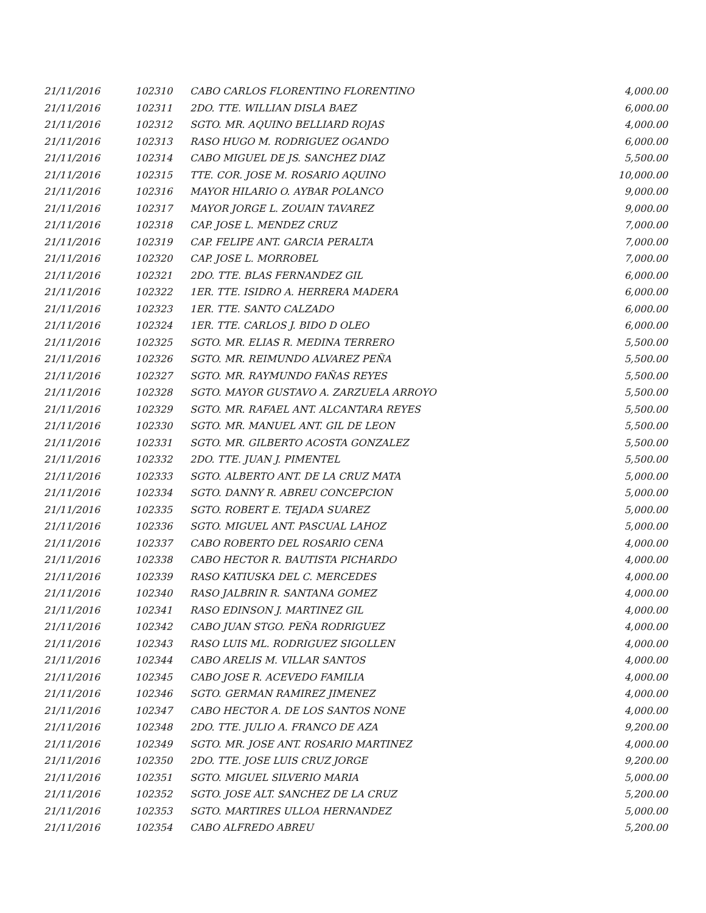| 21/11/2016 | 102310 | CABO CARLOS FLORENTINO FLORENTINO | 4,000.00 |
| 21/11/2016 | 102311 | 2DO. TTE. WILLIAN DISLA BAEZ | 6,000.00 |
| 21/11/2016 | 102312 | SGTO. MR. AQUINO BELLIARD ROJAS | 4,000.00 |
| 21/11/2016 | 102313 | RASO HUGO M. RODRIGUEZ OGANDO | 6,000.00 |
| 21/11/2016 | 102314 | CABO MIGUEL DE JS. SANCHEZ DIAZ | 5,500.00 |
| 21/11/2016 | 102315 | TTE. COR. JOSE M. ROSARIO AQUINO | 10,000.00 |
| 21/11/2016 | 102316 | MAYOR HILARIO O. AYBAR POLANCO | 9,000.00 |
| 21/11/2016 | 102317 | MAYOR JORGE L. ZOUAIN TAVAREZ | 9,000.00 |
| 21/11/2016 | 102318 | CAP. JOSE L. MENDEZ CRUZ | 7,000.00 |
| 21/11/2016 | 102319 | CAP. FELIPE ANT. GARCIA PERALTA | 7,000.00 |
| 21/11/2016 | 102320 | CAP. JOSE L. MORROBEL | 7,000.00 |
| 21/11/2016 | 102321 | 2DO. TTE. BLAS FERNANDEZ GIL | 6,000.00 |
| 21/11/2016 | 102322 | 1ER. TTE. ISIDRO A. HERRERA MADERA | 6,000.00 |
| 21/11/2016 | 102323 | 1ER. TTE. SANTO CALZADO | 6,000.00 |
| 21/11/2016 | 102324 | 1ER. TTE. CARLOS J. BIDO D OLEO | 6,000.00 |
| 21/11/2016 | 102325 | SGTO. MR. ELIAS R. MEDINA TERRERO | 5,500.00 |
| 21/11/2016 | 102326 | SGTO. MR. REIMUNDO ALVAREZ PEÑA | 5,500.00 |
| 21/11/2016 | 102327 | SGTO. MR. RAYMUNDO FAÑAS REYES | 5,500.00 |
| 21/11/2016 | 102328 | SGTO. MAYOR GUSTAVO A. ZARZUELA ARROYO | 5,500.00 |
| 21/11/2016 | 102329 | SGTO. MR. RAFAEL ANT. ALCANTARA REYES | 5,500.00 |
| 21/11/2016 | 102330 | SGTO. MR. MANUEL ANT. GIL DE LEON | 5,500.00 |
| 21/11/2016 | 102331 | SGTO. MR. GILBERTO ACOSTA GONZALEZ | 5,500.00 |
| 21/11/2016 | 102332 | 2DO. TTE. JUAN J. PIMENTEL | 5,500.00 |
| 21/11/2016 | 102333 | SGTO. ALBERTO ANT. DE LA CRUZ MATA | 5,000.00 |
| 21/11/2016 | 102334 | SGTO. DANNY R. ABREU CONCEPCION | 5,000.00 |
| 21/11/2016 | 102335 | SGTO. ROBERT E. TEJADA SUAREZ | 5,000.00 |
| 21/11/2016 | 102336 | SGTO. MIGUEL ANT. PASCUAL LAHOZ | 5,000.00 |
| 21/11/2016 | 102337 | CABO ROBERTO DEL ROSARIO CENA | 4,000.00 |
| 21/11/2016 | 102338 | CABO HECTOR R. BAUTISTA PICHARDO | 4,000.00 |
| 21/11/2016 | 102339 | RASO KATIUSKA DEL C. MERCEDES | 4,000.00 |
| 21/11/2016 | 102340 | RASO JALBRIN R. SANTANA GOMEZ | 4,000.00 |
| 21/11/2016 | 102341 | RASO EDINSON J. MARTINEZ GIL | 4,000.00 |
| 21/11/2016 | 102342 | CABO JUAN STGO. PEÑA RODRIGUEZ | 4,000.00 |
| 21/11/2016 | 102343 | RASO LUIS ML. RODRIGUEZ SIGOLLEN | 4,000.00 |
| 21/11/2016 | 102344 | CABO ARELIS M. VILLAR SANTOS | 4,000.00 |
| 21/11/2016 | 102345 | CABO JOSE R. ACEVEDO FAMILIA | 4,000.00 |
| 21/11/2016 | 102346 | SGTO. GERMAN RAMIREZ JIMENEZ | 4,000.00 |
| 21/11/2016 | 102347 | CABO HECTOR A. DE LOS SANTOS NONE | 4,000.00 |
| 21/11/2016 | 102348 | 2DO. TTE. JULIO A. FRANCO DE AZA | 9,200.00 |
| 21/11/2016 | 102349 | SGTO. MR. JOSE ANT. ROSARIO MARTINEZ | 4,000.00 |
| 21/11/2016 | 102350 | 2DO. TTE. JOSE LUIS CRUZ JORGE | 9,200.00 |
| 21/11/2016 | 102351 | SGTO. MIGUEL SILVERIO MARIA | 5,000.00 |
| 21/11/2016 | 102352 | SGTO. JOSE ALT. SANCHEZ DE LA CRUZ | 5,200.00 |
| 21/11/2016 | 102353 | SGTO. MARTIRES ULLOA HERNANDEZ | 5,000.00 |
| 21/11/2016 | 102354 | CABO ALFREDO ABREU | 5,200.00 |